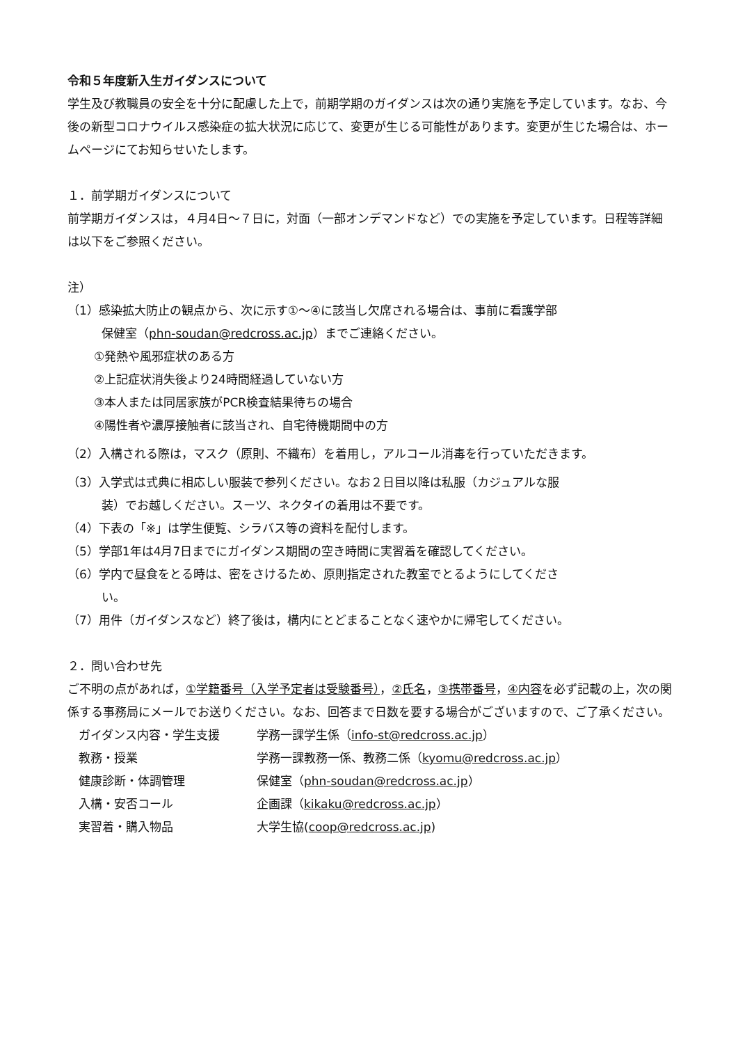令和５年度新入生ガイダンスについて
学生及び教職員の安全を十分に配慮した上で，前期学期のガイダンスは次の通り実施を予定しています。なお、今後の新型コロナウイルス感染症の拡大状況に応じて、変更が生じる可能性があります。変更が生じた場合は、ホームページにてお知らせいたします。
１．前学期ガイダンスについて
前学期ガイダンスは，４月4日～７日に，対面（一部オンデマンドなど）での実施を予定しています。日程等詳細は以下をご参照ください。
注）
（1）感染拡大防止の観点から、次に示す①～④に該当し欠席される場合は、事前に看護学部
保健室（phn-soudan@redcross.ac.jp）までご連絡ください。
①発熱や風邪症状のある方
②上記症状消失後より24時間経過していない方
③本人または同居家族がPCR検査結果待ちの場合
④陽性者や濃厚接触者に該当され、自宅待機期間中の方
（2）入構される際は，マスク（原則、不織布）を着用し，アルコール消毒を行っていただきます。
（3）入学式は式典に相応しい服装で参列ください。なお２日目以降は私服（カジュアルな服
装）でお越しください。スーツ、ネクタイの着用は不要です。
（4）下表の「※」は学生便覧、シラバス等の資料を配付します。
（5）学部1年は4月7日までにガイダンス期間の空き時間に実習着を確認してください。
（6）学内で昼食をとる時は、密をさけるため、原則指定された教室でとるようにしてくださ
い。
（7）用件（ガイダンスなど）終了後は，構内にとどまることなく速やかに帰宅してください。
２．問い合わせ先
ご不明の点があれば，①学籍番号（入学予定者は受験番号），②氏名，③携帯番号，④内容を必ず記載の上，次の関係する事務局にメールでお送りください。なお、回答まで日数を要する場合がございますので、ご了承ください。
| ガイダンス内容・学生支援 | 学務一課学生係（ info-st@redcross.ac.jp ） |
| 教務・授業 | 学務一課教務一係、教務二係（ kyomu@redcross.ac.jp ） |
| 健康診断・体調管理 | 保健室（ phn-soudan@redcross.ac.jp ） |
| 入構・安否コール | 企画課（ kikaku@redcross.ac.jp ） |
| 実習着・購入物品 | 大学生協( coop@redcross.ac.jp ) |